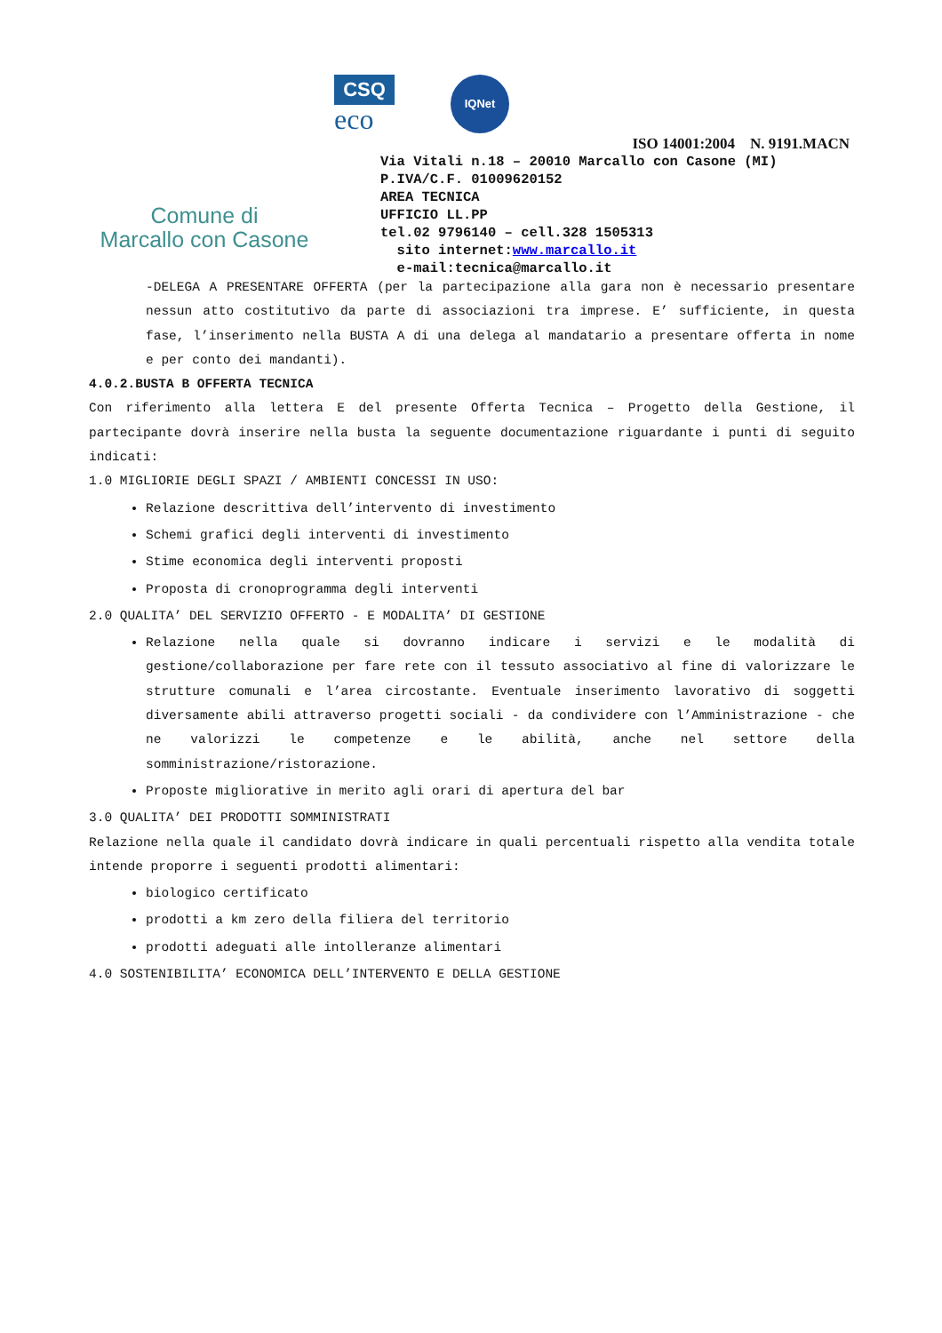Comune di
Marcallo con Casone
CSQ
eco
IQNet
ISO 14001:2004 N. 9191.MACN
Via Vitali n.18 – 20010 Marcallo con Casone (MI)
P.IVA/C.F. 01009620152
AREA TECNICA
UFFICIO LL.PP
tel.02 9796140 – cell.328 1505313
sito internet:www.marcallo.it
e-mail:tecnica@marcallo.it
-DELEGA A PRESENTARE OFFERTA (per la partecipazione alla gara non è necessario presentare nessun atto costitutivo da parte di associazioni tra imprese. E’ sufficiente, in questa fase, l’inserimento nella BUSTA A di una delega al mandatario a presentare offerta in nome e per conto dei mandanti).
4.0.2.BUSTA B OFFERTA TECNICA
Con riferimento alla lettera E del presente Offerta Tecnica – Progetto della Gestione, il partecipante dovrà inserire nella busta la seguente documentazione riguardante i punti di seguito indicati:
1.0 MIGLIORIE DEGLI SPAZI / AMBIENTI CONCESSI IN USO:
Relazione descrittiva dell’intervento di investimento
Schemi grafici degli interventi di investimento
Stime economica degli interventi proposti
Proposta di cronoprogramma degli interventi
2.0 QUALITA’ DEL SERVIZIO OFFERTO - E MODALITA’ DI GESTIONE
Relazione nella quale si dovranno indicare i servizi e le modalità di gestione/collaborazione per fare rete con il tessuto associativo al fine di valorizzare le strutture comunali e l’area circostante. Eventuale inserimento lavorativo di soggetti diversamente abili attraverso progetti sociali - da condividere con l’Amministrazione - che ne valorizzi le competenze e le abilità, anche nel settore della somministrazione/ristorazione.
Proposte migliorative in merito agli orari di apertura del bar
3.0 QUALITA’ DEI PRODOTTI SOMMINISTRATI
Relazione nella quale il candidato dovrà indicare in quali percentuali rispetto alla vendita totale intende proporre i seguenti prodotti alimentari:
biologico certificato
prodotti a km zero della filiera del territorio
prodotti adeguati alle intolleranze alimentari
4.0 SOSTENIBILITA’ ECONOMICA DELL’INTERVENTO E DELLA GESTIONE